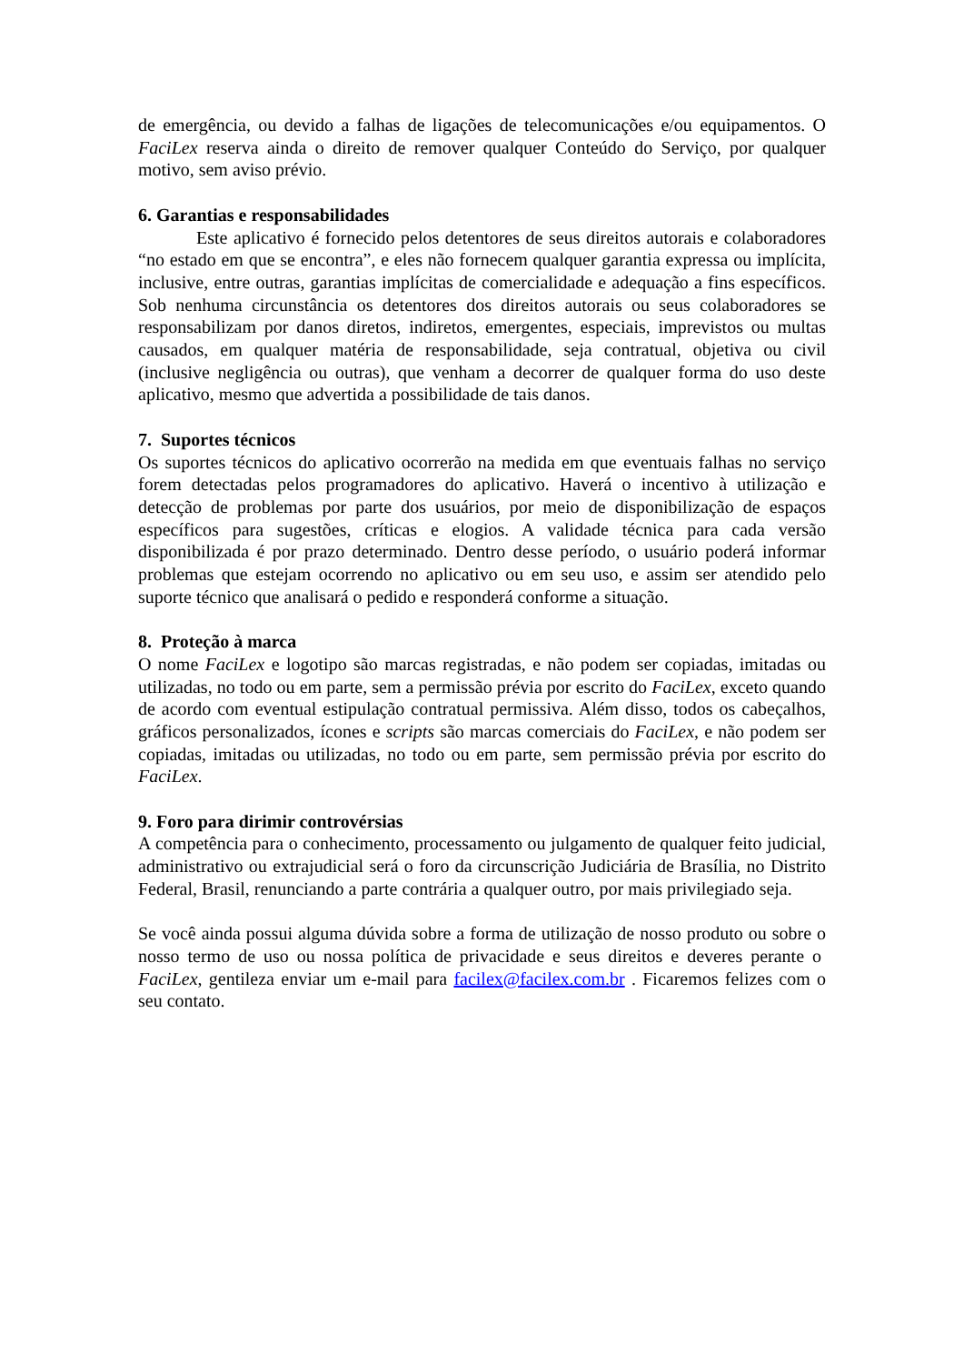de emergência, ou devido a falhas de ligações de telecomunicações e/ou equipamentos. O FaciLex reserva ainda o direito de remover qualquer Conteúdo do Serviço, por qualquer motivo, sem aviso prévio.
6. Garantias e responsabilidades
Este aplicativo é fornecido pelos detentores de seus direitos autorais e colaboradores “no estado em que se encontra”, e eles não fornecem qualquer garantia expressa ou implícita, inclusive, entre outras, garantias implícitas de comercialidade e adequação a fins específicos. Sob nenhuma circunstância os detentores dos direitos autorais ou seus colaboradores se responsabilizam por danos diretos, indiretos, emergentes, especiais, imprevistos ou multas causados, em qualquer matéria de responsabilidade, seja contratual, objetiva ou civil (inclusive negligência ou outras), que venham a decorrer de qualquer forma do uso deste aplicativo, mesmo que advertida a possibilidade de tais danos.
7. Suportes técnicos
Os suportes técnicos do aplicativo ocorrerão na medida em que eventuais falhas no serviço forem detectadas pelos programadores do aplicativo. Haverá o incentivo à utilização e detecção de problemas por parte dos usuários, por meio de disponibilização de espaços específicos para sugestões, críticas e elogios. A validade técnica para cada versão disponibilizada é por prazo determinado. Dentro desse período, o usuário poderá informar problemas que estejam ocorrendo no aplicativo ou em seu uso, e assim ser atendido pelo suporte técnico que analisará o pedido e responderá conforme a situação.
8. Proteção à marca
O nome FaciLex e logotipo são marcas registradas, e não podem ser copiadas, imitadas ou utilizadas, no todo ou em parte, sem a permissão prévia por escrito do FaciLex, exceto quando de acordo com eventual estipulação contratual permissiva. Além disso, todos os cabeçalhos, gráficos personalizados, ícones e scripts são marcas comerciais do FaciLex, e não podem ser copiadas, imitadas ou utilizadas, no todo ou em parte, sem permissão prévia por escrito do FaciLex.
9. Foro para dirimir controvérsias
A competência para o conhecimento, processamento ou julgamento de qualquer feito judicial, administrativo ou extrajudicial será o foro da circunscrição Judiciária de Brasília, no Distrito Federal, Brasil, renunciando a parte contrária a qualquer outro, por mais privilegiado seja.
Se você ainda possui alguma dúvida sobre a forma de utilização de nosso produto ou sobre o nosso termo de uso ou nossa política de privacidade e seus direitos e deveres perante o FaciLex, gentileza enviar um e-mail para facilex@facilex.com.br . Ficaremos felizes com o seu contato.